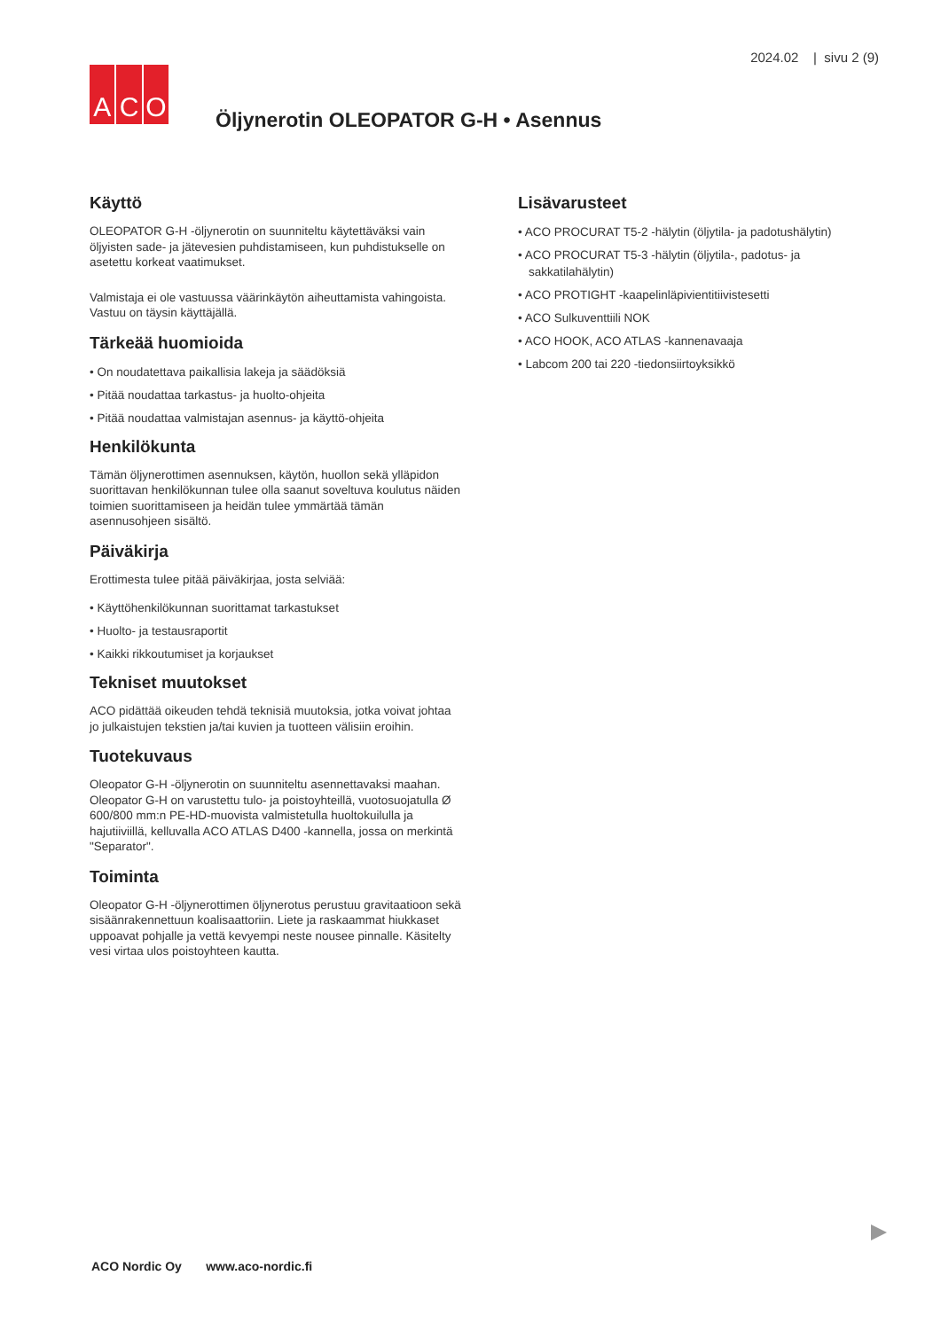2024.02 | sivu 2 (9)
A C O
Öljynerotin OLEOPATOR G-H • Asennus
Käyttö
OLEOPATOR G-H -öljynerotin on suunniteltu käytettäväksi vain öljyisten sade- ja jätevesien puhdistamiseen, kun puhdistukselle on asetettu korkeat vaatimukset.
Valmistaja ei ole vastuussa väärinkäytön aiheuttamista vahingoista. Vastuu on täysin käyttäjällä.
Tärkeää huomioida
• On noudatettava paikallisia lakeja ja säädöksiä
• Pitää noudattaa tarkastus- ja huolto-ohjeita
• Pitää noudattaa valmistajan asennus- ja käyttö-ohjeita
Henkilökunta
Tämän öljynerottimen asennuksen, käytön, huollon sekä ylläpidon suorittavan henkilökunnan tulee olla saanut soveltuva koulutus näiden toimien suorittamiseen ja heidän tulee ymmärtää tämän asennusohjeen sisältö.
Päiväkirja
Erottimesta tulee pitää päiväkirjaa, josta selviää:
• Käyttöhenkilökunnan suorittamat tarkastukset
• Huolto- ja testausraportit
• Kaikki rikkoutumiset ja korjaukset
Tekniset muutokset
ACO pidättää oikeuden tehdä teknisiä muutoksia, jotka voivat johtaa jo julkaistujen tekstien ja/tai kuvien ja tuotteen välisiin eroihin.
Tuotekuvaus
Oleopator G-H -öljynerotin on suunniteltu asennettavaksi maahan. Oleopator G-H on varustettu tulo- ja poistoyhteillä, vuotosuojatulla Ø 600/800 mm:n PE-HD-muovista valmistetulla huoltokuilulla ja hajutiiviillä, kelluvalla ACO ATLAS D400 -kannella, jossa on merkintä "Separator".
Toiminta
Oleopator G-H -öljynerottimen öljynerotus perustuu gravitaatioon sekä sisäänrakennettuun koalisaattoriin. Liete ja raskaammat hiukkaset uppoavat pohjalle ja vettä kevyempi neste nousee pinnalle. Käsitelty vesi virtaa ulos poistoyhteen kautta.
Lisävarusteet
• ACO PROCURAT T5-2 -hälytin (öljytila- ja padotushälytin)
• ACO PROCURAT T5-3 -hälytin (öljytila-, padotus- ja sakkatilahälytin)
• ACO PROTIGHT -kaapelinläpivientitiivistesetti
• ACO Sulkuventtiili NOK
• ACO HOOK, ACO ATLAS -kannenavaaja
• Labcom 200 tai 220 -tiedonsiirtoyksikkö
ACO Nordic Oy www.aco-nordic.fi